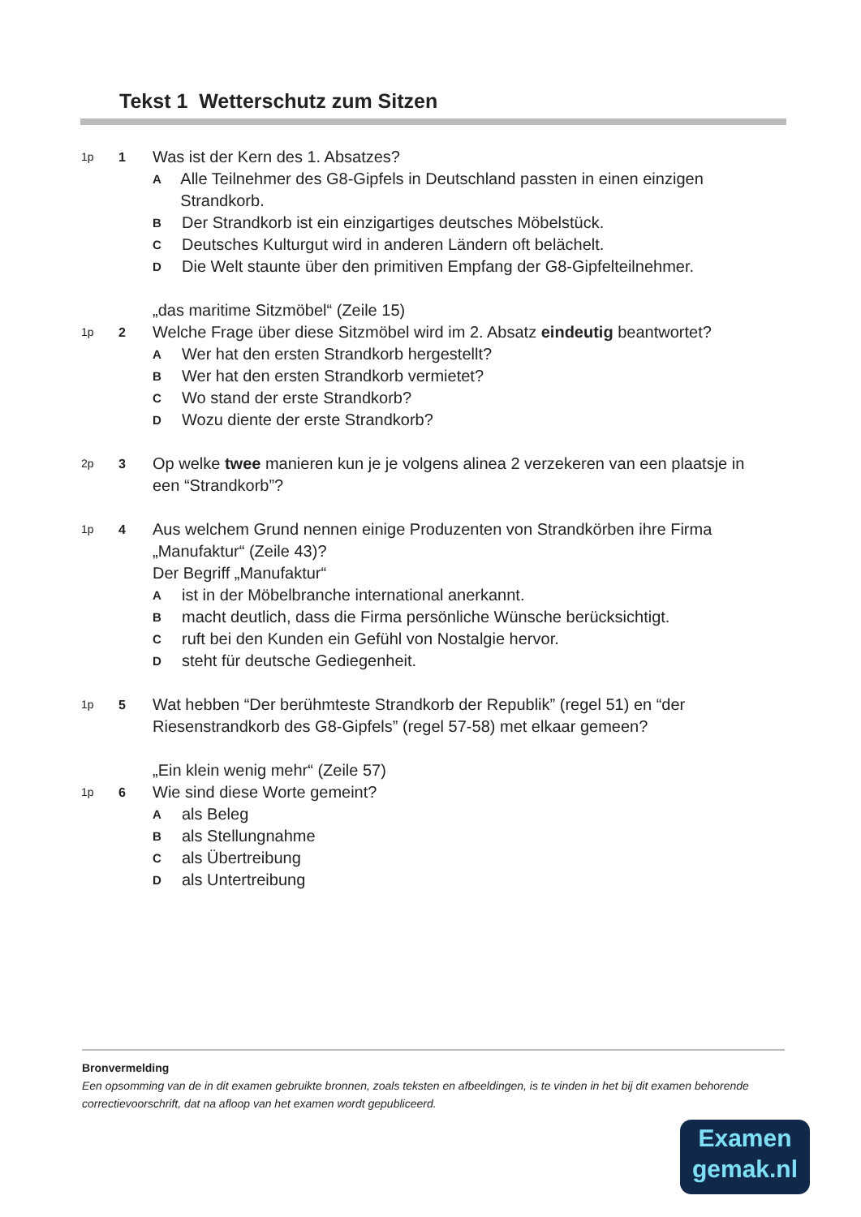Tekst 1 Wetterschutz zum Sitzen
1p 1
Was ist der Kern des 1. Absatzes?
A
Alle Teilnehmer des G8-Gipfels in Deutschland passten in einen einzigen Strandkorb.
B
Der Strandkorb ist ein einzigartiges deutsches Möbelstück.
C
Deutsches Kulturgut wird in anderen Ländern oft belächelt.
D
Die Welt staunte über den primitiven Empfang der G8-Gipfelteilnehmer.
„das maritime Sitzmöbel“ (Zeile 15)
1p 2
Welche Frage über diese Sitzmöbel wird im 2. Absatz eindeutig beantwortet?
A
Wer hat den ersten Strandkorb hergestellt?
B
Wer hat den ersten Strandkorb vermietet?
C
Wo stand der erste Strandkorb?
D
Wozu diente der erste Strandkorb?
2p 3
Op welke twee manieren kun je je volgens alinea 2 verzekeren van een plaatsje in een “Strandkorb”?
1p 4
Aus welchem Grund nennen einige Produzenten von Strandkörben ihre Firma „Manufaktur“ (Zeile 43)?
Der Begriff „Manufaktur“
A
ist in der Möbelbranche international anerkannt.
B
macht deutlich, dass die Firma persönliche Wünsche berücksichtigt.
C
ruft bei den Kunden ein Gefühl von Nostalgie hervor.
D
steht für deutsche Gediegenheit.
1p 5
Wat hebben “Der berühmteste Strandkorb der Republik” (regel 51) en “der Riesenstrandkorb des G8-Gipfels” (regel 57-58) met elkaar gemeen?
„Ein klein wenig mehr“ (Zeile 57)
1p 6
Wie sind diese Worte gemeint?
A
als Beleg
B
als Stellungnahme
C
als Übertreibung
D
als Untertreibung
Bronvermelding
Een opsomming van de in dit examen gebruikte bronnen, zoals teksten en afbeeldingen, is te vinden in het bij dit examen behorende correctievoorschrift, dat na afloop van het examen wordt gepubliceerd.
Examen
gemak.nl